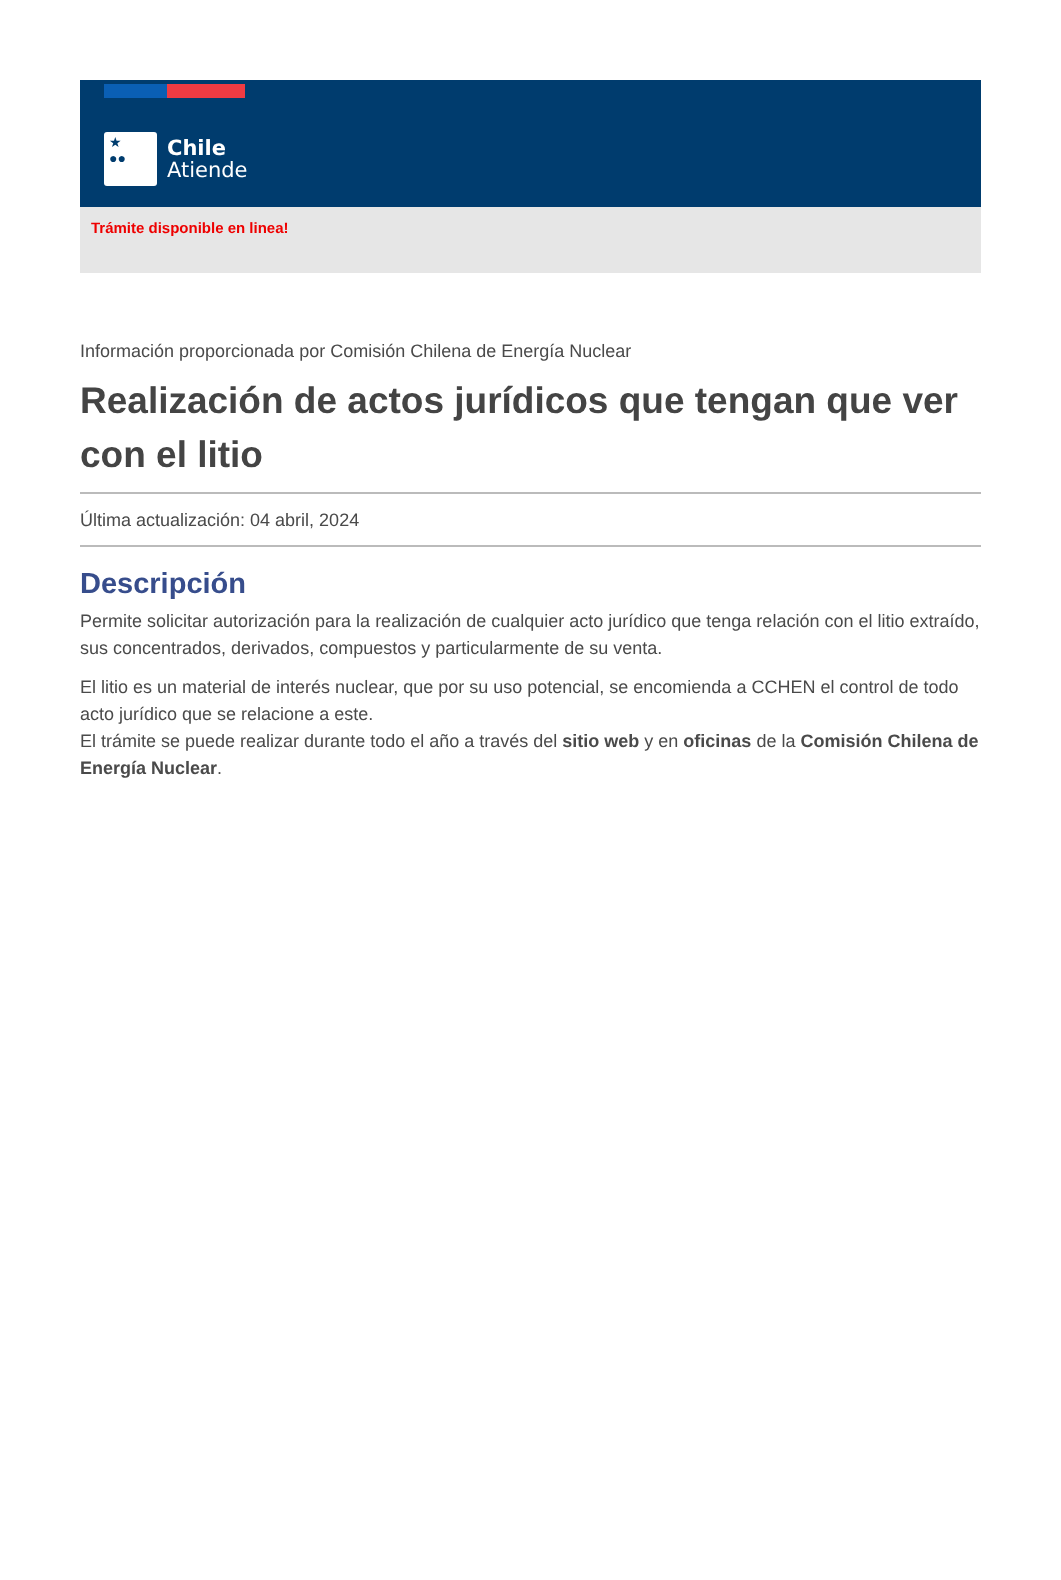★
●●
Chile
Atiende
Trámite disponible en linea!
Información proporcionada por Comisión Chilena de Energía Nuclear
Realización de actos jurídicos que tengan que ver con el litio
Última actualización: 04 abril, 2024
Descripción
Permite solicitar autorización para la realización de cualquier acto jurídico que tenga relación con el litio extraído, sus concentrados, derivados, compuestos y particularmente de su venta.
El litio es un material de interés nuclear, que por su uso potencial, se encomienda a CCHEN el control de todo acto jurídico que se relacione a este.
El trámite se puede realizar durante todo el año a través del sitio web y en oficinas de la Comisión Chilena de Energía Nuclear.